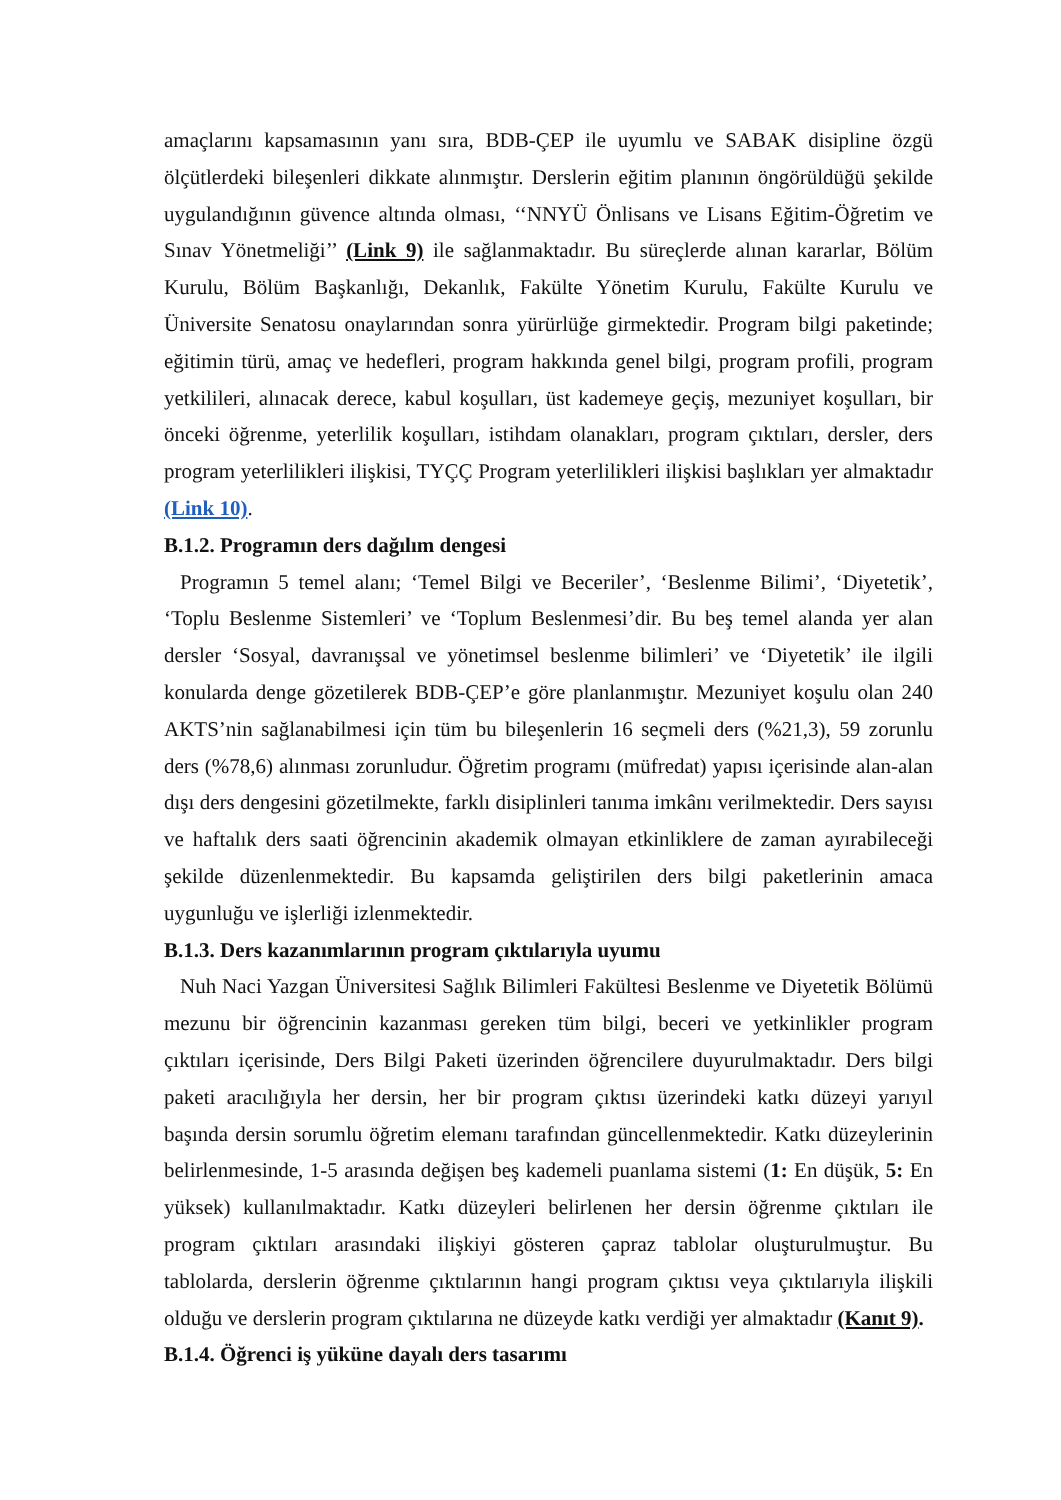amaçlarını kapsamasının yanı sıra, BDB-ÇEP ile uyumlu ve SABAK disipline özgü ölçütlerdeki bileşenleri dikkate alınmıştır. Derslerin eğitim planının öngörüldüğü şekilde uygulandığının güvence altında olması, ‘‘NNYÜ Önlisans ve Lisans Eğitim-Öğretim ve Sınav Yönetmeliği’’ (Link 9) ile sağlanmaktadır. Bu süreçlerde alınan kararlar, Bölüm Kurulu, Bölüm Başkanlığı, Dekanlık, Fakülte Yönetim Kurulu, Fakülte Kurulu ve Üniversite Senatosu onaylarından sonra yürürlüğe girmektedir. Program bilgi paketinde; eğitimin türü, amaç ve hedefleri, program hakkında genel bilgi, program profili, program yetkilileri, alınacak derece, kabul koşulları, üst kademeye geçiş, mezuniyet koşulları, bir önceki öğrenme, yeterlilik koşulları, istihdam olanakları, program çıktıları, dersler, ders program yeterlilikleri ilişkisi, TYÇÇ Program yeterlilikleri ilişkisi başlıkları yer almaktadır (Link 10).
B.1.2. Programın ders dağılım dengesi
Programın 5 temel alanı; ‘Temel Bilgi ve Beceriler’, ‘Beslenme Bilimi’, ‘Diyetetik’, ‘Toplu Beslenme Sistemleri’ ve ‘Toplum Beslenmesi’dir. Bu beş temel alanda yer alan dersler ‘Sosyal, davranışsal ve yönetimsel beslenme bilimleri’ ve ‘Diyetetik’ ile ilgili konularda denge gözetilerek BDB-ÇEP’e göre planlanmıştır. Mezuniyet koşulu olan 240 AKTS’nin sağlanabilmesi için tüm bu bileşenlerin 16 seçmeli ders (%21,3), 59 zorunlu ders (%78,6) alınması zorunludur. Öğretim programı (müfredat) yapısı içerisinde alan-alan dışı ders dengesini gözetilmekte, farklı disiplinleri tanıma imkânı verilmektedir. Ders sayısı ve haftalık ders saati öğrencinin akademik olmayan etkinliklere de zaman ayırabileceği şekilde düzenlenmektedir. Bu kapsamda geliştirilen ders bilgi paketlerinin amaca uygunluğu ve işlerliği izlenmektedir.
B.1.3. Ders kazanımlarının program çıktılarıyla uyumu
Nuh Naci Yazgan Üniversitesi Sağlık Bilimleri Fakültesi Beslenme ve Diyetetik Bölümü mezunu bir öğrencinin kazanması gereken tüm bilgi, beceri ve yetkinlikler program çıktıları içerisinde, Ders Bilgi Paketi üzerinden öğrencilere duyurulmaktadır. Ders bilgi paketi aracılığıyla her dersin, her bir program çıktısı üzerindeki katkı düzeyi yarıyıl başında dersin sorumlu öğretim elemanı tarafından güncellenmektedir. Katkı düzeylerinin belirlenmesinde, 1-5 arasında değişen beş kademeli puanlama sistemi (1: En düşük, 5: En yüksek) kullanılmaktadır. Katkı düzeyleri belirlenen her dersin öğrenme çıktıları ile program çıktıları arasındaki ilişkiyi gösteren çapraz tablolar oluşturulmuştur. Bu tablolarda, derslerin öğrenme çıktılarının hangi program çıktısı veya çıktılarıyla ilişkili olduğu ve derslerin program çıktılarına ne düzeyde katkı verdiği yer almaktadır (Kanıt 9).
B.1.4. Öğrenci iş yüküne dayalı ders tasarımı